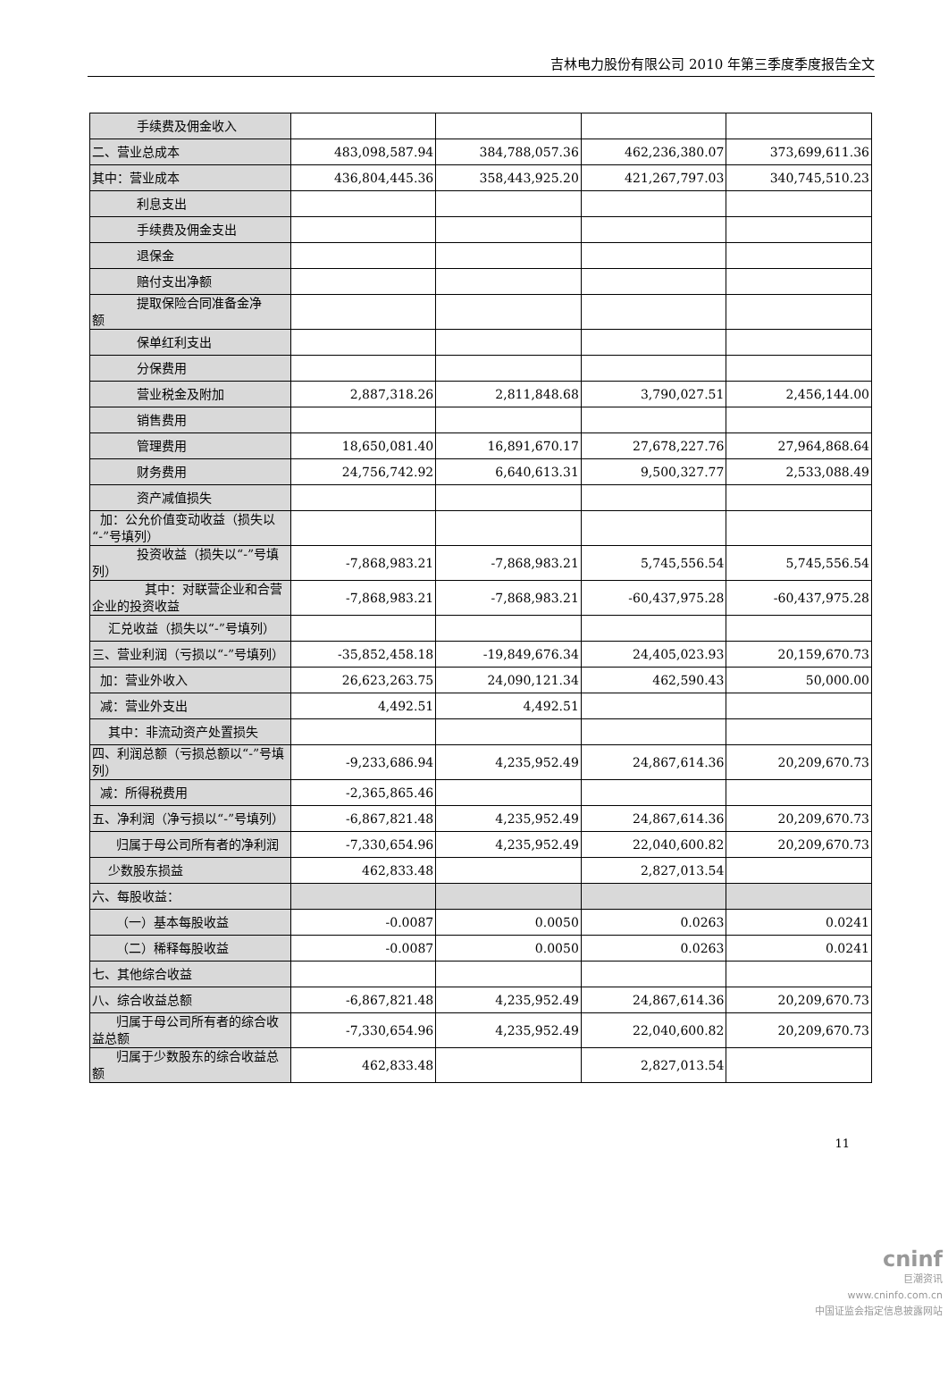吉林电力股份有限公司 2010 年第三季度季度报告全文
| 手续费及佣金收入 | | | | |
| 二、营业总成本 | 483,098,587.94 | 384,788,057.36 | 462,236,380.07 | 373,699,611.36 |
| 其中：营业成本 | 436,804,445.36 | 358,443,925.20 | 421,267,797.03 | 340,745,510.23 |
| 利息支出 | | | | |
| 手续费及佣金支出 | | | | |
| 退保金 | | | | |
| 赔付支出净额 | | | | |
| 提取保险合同准备金净 额 | | | | |
| 保单红利支出 | | | | |
| 分保费用 | | | | |
| 营业税金及附加 | 2,887,318.26 | 2,811,848.68 | 3,790,027.51 | 2,456,144.00 |
| 销售费用 | | | | |
| 管理费用 | 18,650,081.40 | 16,891,670.17 | 27,678,227.76 | 27,964,868.64 |
| 财务费用 | 24,756,742.92 | 6,640,613.31 | 9,500,327.77 | 2,533,088.49 |
| 资产减值损失 | | | | |
| 加：公允价值变动收益（损失以“-”号填列） | | | | |
| 投资收益（损失以“-”号 填列） | -7,868,983.21 | -7,868,983.21 | 5,745,556.54 | 5,745,556.54 |
| 其中：对联营企业和合 营企业的投资收益 | -7,868,983.21 | -7,868,983.21 | -60,437,975.28 | -60,437,975.28 |
| 汇兑收益（损失以“-”号填列） | | | | |
| 三、营业利润（亏损以“-”号填列） | -35,852,458.18 | -19,849,676.34 | 24,405,023.93 | 20,159,670.73 |
| 加：营业外收入 | 26,623,263.75 | 24,090,121.34 | 462,590.43 | 50,000.00 |
| 减：营业外支出 | 4,492.51 | 4,492.51 | | |
| 其中：非流动资产处置损失 | | | | |
| 四、利润总额（亏损总额以“-”号填列） | -9,233,686.94 | 4,235,952.49 | 24,867,614.36 | 20,209,670.73 |
| 减：所得税费用 | -2,365,865.46 | | | |
| 五、净利润（净亏损以“-”号填列） | -6,867,821.48 | 4,235,952.49 | 24,867,614.36 | 20,209,670.73 |
| 归属于母公司所有者的净利润 | -7,330,654.96 | 4,235,952.49 | 22,040,600.82 | 20,209,670.73 |
| 少数股东损益 | 462,833.48 | | 2,827,013.54 | |
| 六、每股收益： | | | | |
| （一）基本每股收益 | -0.0087 | 0.0050 | 0.0263 | 0.0241 |
| （二）稀释每股收益 | -0.0087 | 0.0050 | 0.0263 | 0.0241 |
| 七、其他综合收益 | | | | |
| 八、综合收益总额 | -6,867,821.48 | 4,235,952.49 | 24,867,614.36 | 20,209,670.73 |
| 归属于母公司所有者的综合收益总额 | -7,330,654.96 | 4,235,952.49 | 22,040,600.82 | 20,209,670.73 |
| 归属于少数股东的综合收益总额 | 462,833.48 | | 2,827,013.54 | |
11
cninf
巨潮资讯
www.cninfo.com.cn
中国证监会指定信息披露网站